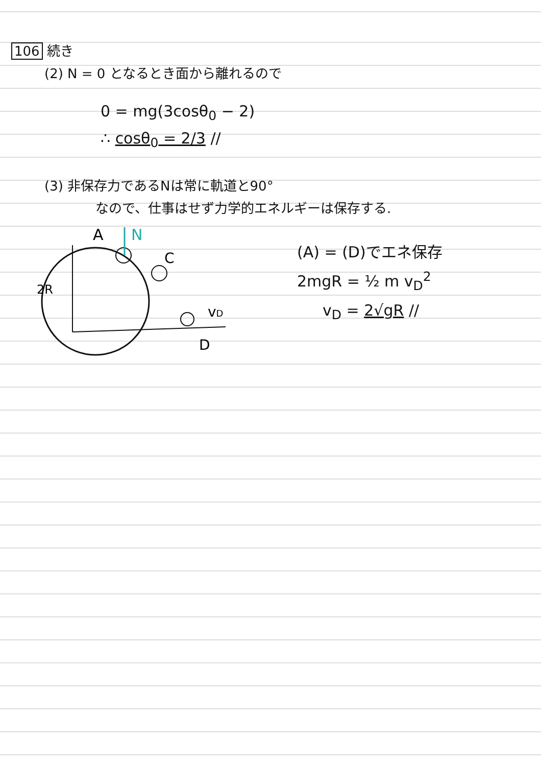106 続き
(2) N = 0 となるとき面から離れるので
0 = mg(3cosθ<sub>0</sub> − 2)
∴ cosθ<sub>0</sub> = 2/3 //
(3) 非保存力であるNは常に軌道と90°
なので、仕事はせず力学的エネルギーは保存する.
A
N
C
2R
vD
D
(A) = (D)でエネ保存
2mgR = ½ m v<sub>D</sub><sup>2</sup>
v<sub>D</sub> = 2√gR //